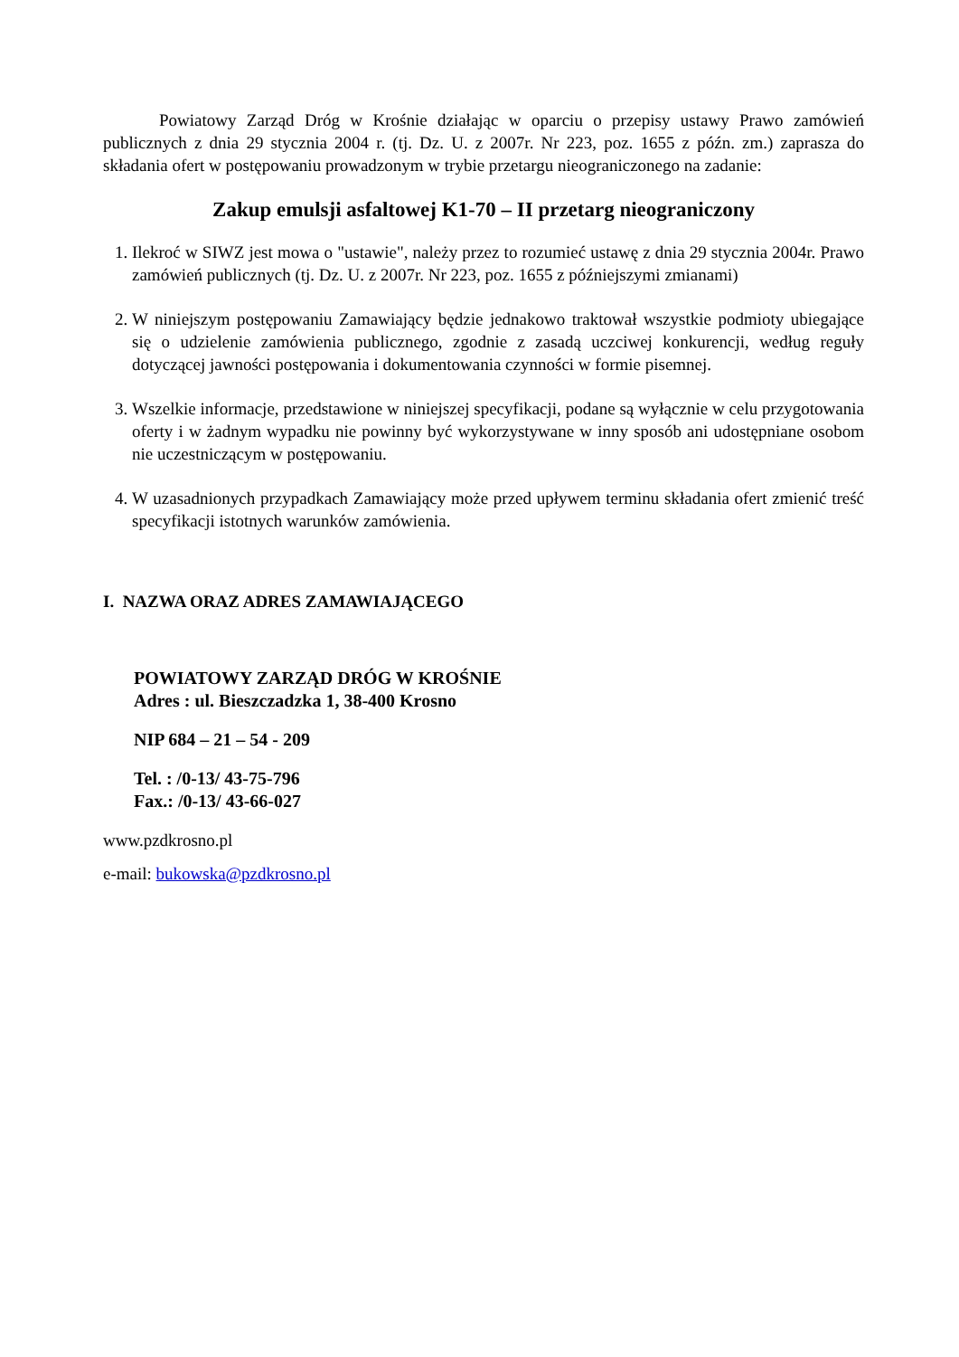Powiatowy Zarząd Dróg w Krośnie działając w oparciu o przepisy ustawy Prawo zamówień publicznych z dnia 29 stycznia 2004 r. (tj. Dz. U. z 2007r. Nr 223, poz. 1655 z późn. zm.) zaprasza do składania ofert w postępowaniu prowadzonym w trybie przetargu nieograniczonego na zadanie:
Zakup emulsji asfaltowej K1-70 – II przetarg nieograniczony
1. Ilekroć w SIWZ jest mowa o "ustawie", należy przez to rozumieć ustawę z dnia 29 stycznia 2004r. Prawo zamówień publicznych (tj. Dz. U. z 2007r. Nr 223, poz. 1655 z późniejszymi zmianami)
2. W niniejszym postępowaniu Zamawiający będzie jednakowo traktował wszystkie podmioty ubiegające się o udzielenie zamówienia publicznego, zgodnie z zasadą uczciwej konkurencji, według reguły dotyczącej jawności postępowania i dokumentowania czynności w formie pisemnej.
3. Wszelkie informacje, przedstawione w niniejszej specyfikacji, podane są wyłącznie w celu przygotowania oferty i w żadnym wypadku nie powinny być wykorzystywane w inny sposób ani udostępniane osobom nie uczestniczącym w postępowaniu.
4. W uzasadnionych przypadkach Zamawiający może przed upływem terminu składania ofert zmienić treść specyfikacji istotnych warunków zamówienia.
I. NAZWA ORAZ ADRES ZAMAWIAJĄCEGO
POWIATOWY ZARZĄD DRÓG W KROŚNIE
Adres : ul. Bieszczadzka 1, 38-400 Krosno
NIP 684 – 21 – 54 - 209
Tel. : /0-13/ 43-75-796
Fax.: /0-13/ 43-66-027
www.pzdkrosno.pl
e-mail: bukowska@pzdkrosno.pl